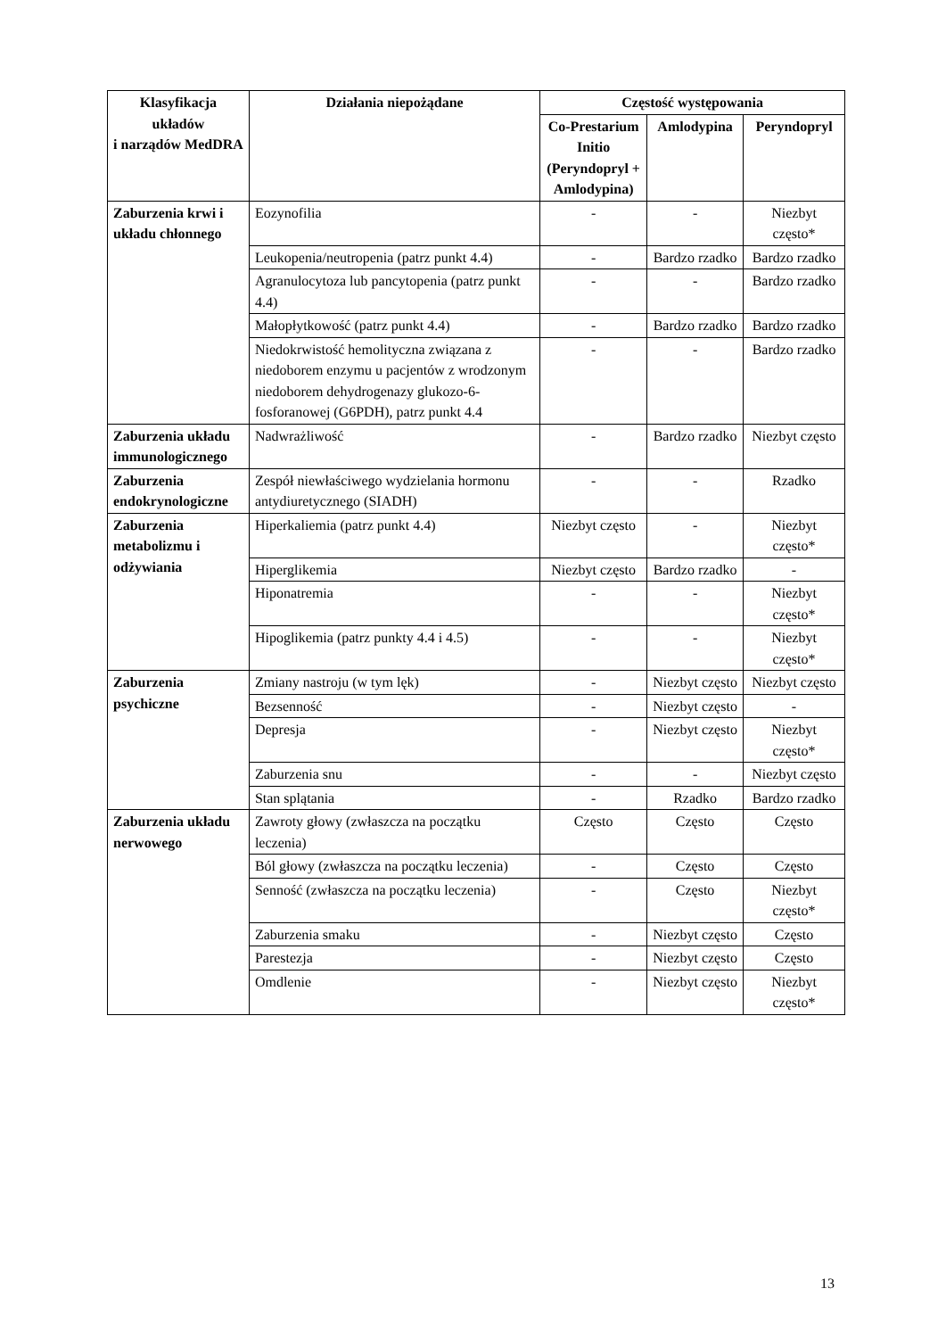| Klasyfikacja układów i narządów MedDRA | Działania niepożądane | Częstość występowania | | |
| --- | --- | --- | --- | --- |
| | | Co-Prestarium Initio (Peryndopryl + Amlodypina) | Amlodypina | Peryndopryl |
| Zaburzenia krwi i układu chłonnego | Eozynofilia | - | - | Niezbyt często* |
| | Leukopenia/neutropenia (patrz punkt 4.4) | - | Bardzo rzadko | Bardzo rzadko |
| | Agranulocytoza lub pancytopenia (patrz punkt 4.4) | - | - | Bardzo rzadko |
| | Małopłytkowość (patrz punkt 4.4) | - | Bardzo rzadko | Bardzo rzadko |
| | Niedokrwistość hemolityczna związana z niedoborem enzymu u pacjentów z wrodzonym niedoborem dehydrogenazy glukozo-6-fosforanowej (G6PDH), patrz punkt 4.4 | - | - | Bardzo rzadko |
| Zaburzenia układu immunologicznego | Nadwrażliwość | - | Bardzo rzadko | Niezbyt często |
| Zaburzenia endokrynologiczne | Zespół niewłaściwego wydzielania hormonu antydiuretycznego (SIADH) | - | - | Rzadko |
| Zaburzenia metabolizmu i odżywiania | Hiperkaliemia (patrz punkt 4.4) | Niezbyt często | - | Niezbyt często* |
| | Hiperglikemia | Niezbyt często | Bardzo rzadko | - |
| | Hiponatremia | - | - | Niezbyt często* |
| | Hipoglikemia (patrz punkty 4.4 i 4.5) | - | - | Niezbyt często* |
| Zaburzenia psychiczne | Zmiany nastroju (w tym lęk) | - | Niezbyt często | Niezbyt często |
| | Bezsenność | - | Niezbyt często | - |
| | Depresja | - | Niezbyt często | Niezbyt często* |
| | Zaburzenia snu | - | - | Niezbyt często |
| | Stan splątania | - | Rzadko | Bardzo rzadko |
| Zaburzenia układu nerwowego | Zawroty głowy (zwłaszcza na początku leczenia) | Często | Często | Często |
| | Ból głowy (zwłaszcza na początku leczenia) | - | Często | Często |
| | Senność (zwłaszcza na początku leczenia) | - | Często | Niezbyt często* |
| | Zaburzenia smaku | - | Niezbyt często | Często |
| | Parestezja | - | Niezbyt często | Często |
| | Omdlenie | - | Niezbyt często | Niezbyt często* |
13